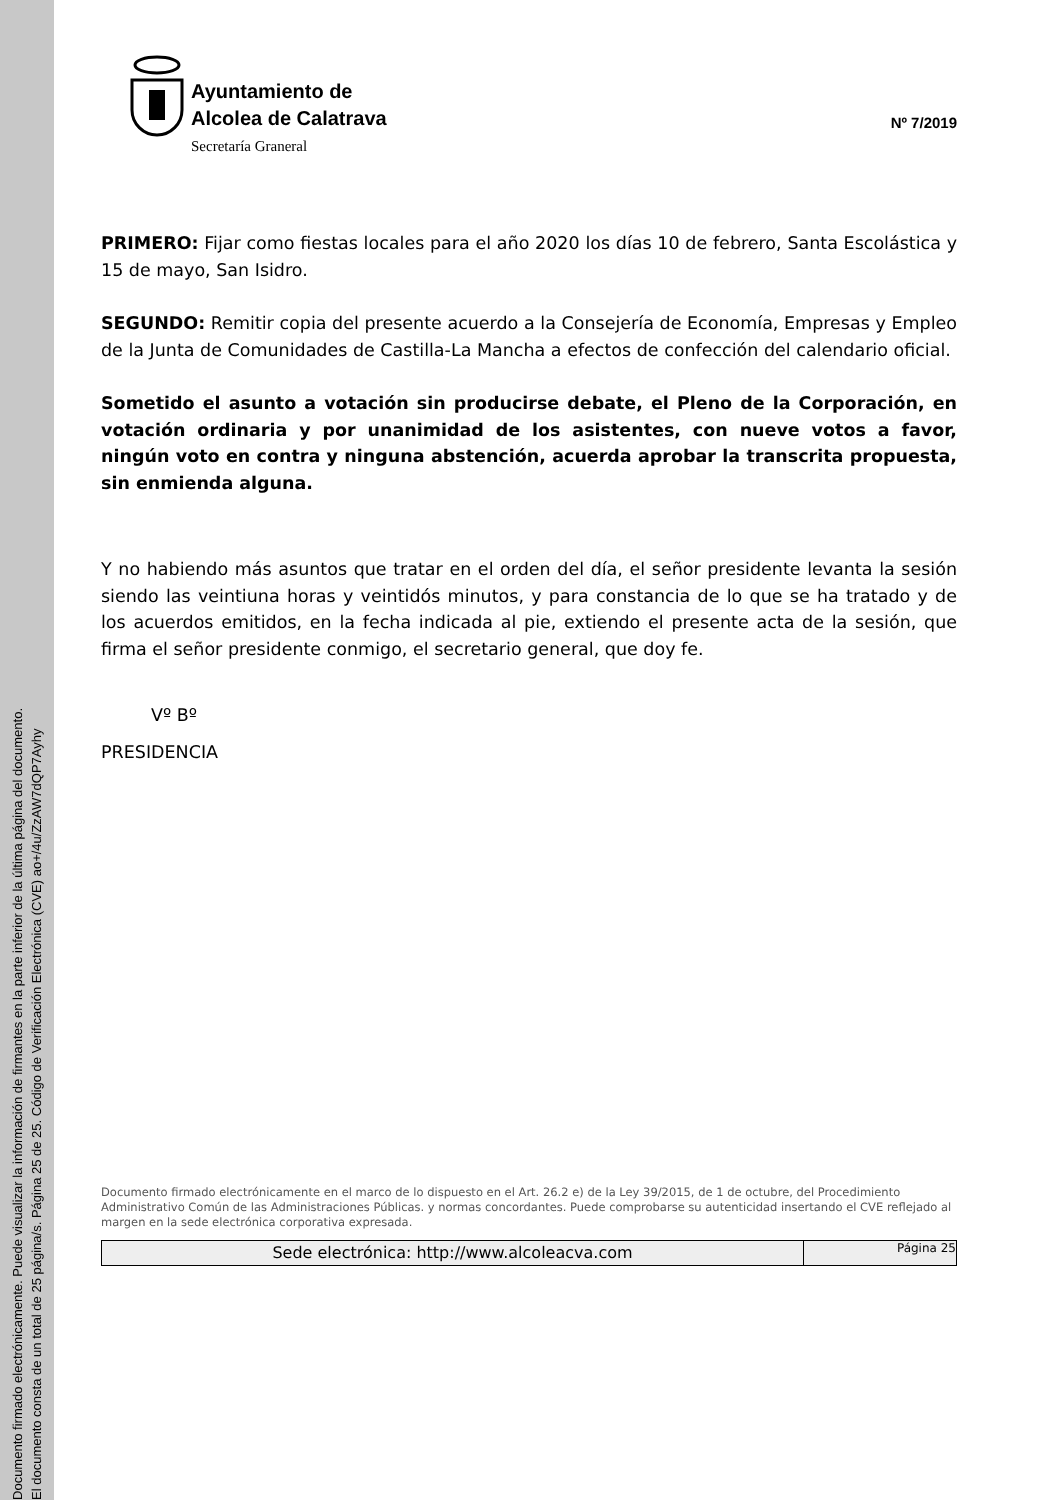Documento firmado electrónicamente. Puede visualizar la información de firmantes en la parte inferior de la última página del documento.
El documento consta de un total de 25 página/s. Página 25 de 25. Código de Verificación Electrónica (CVE) ao+/4u/ZzAW7dQP7Ayhy
Ayuntamiento de
Alcolea de Calatrava
Secretaría Graneral
Nº 7/2019
PRIMERO: Fijar como fiestas locales para el año 2020 los días 10 de febrero, Santa Escolástica y 15 de mayo, San Isidro.
SEGUNDO: Remitir copia del presente acuerdo a la Consejería de Economía, Empresas y Empleo de la Junta de Comunidades de Castilla-La Mancha a efectos de confección del calendario oficial.
Sometido el asunto a votación sin producirse debate, el Pleno de la Corporación, en votación ordinaria y por unanimidad de los asistentes, con nueve votos a favor, ningún voto en contra y ninguna abstención, acuerda aprobar la transcrita propuesta, sin enmienda alguna.
Y no habiendo más asuntos que tratar en el orden del día, el señor presidente levanta la sesión siendo las veintiuna horas y veintidós minutos, y para constancia de lo que se ha tratado y de los acuerdos emitidos, en la fecha indicada al pie, extiendo el presente acta de la sesión, que firma el señor presidente conmigo, el secretario general, que doy fe.
Vº Bº
PRESIDENCIA
Documento firmado electrónicamente en el marco de lo dispuesto en el Art. 26.2 e) de la Ley 39/2015, de 1 de octubre, del Procedimiento Administrativo Común de las Administraciones Públicas. y normas concordantes. Puede comprobarse su autenticidad insertando el CVE reflejado al margen en la sede electrónica corporativa expresada.
Sede electrónica: http://www.alcoleacva.com
Página 25